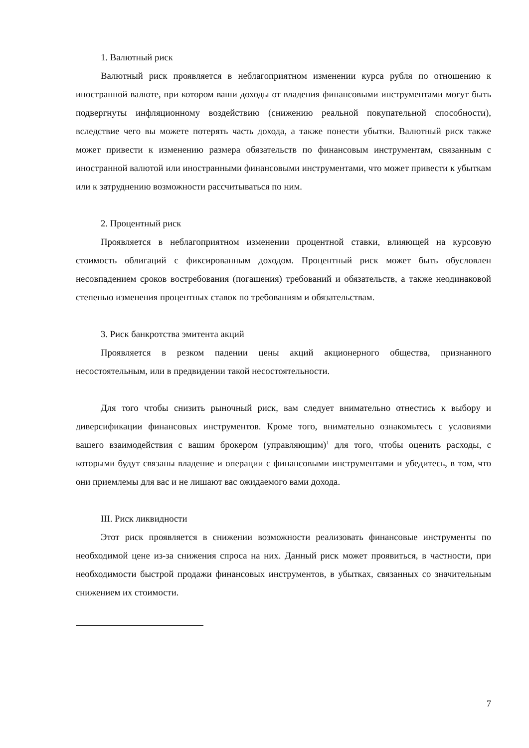1. Валютный риск
Валютный риск проявляется в неблагоприятном изменении курса рубля по отношению к иностранной валюте, при котором ваши доходы от владения финансовыми инструментами могут быть подвергнуты инфляционному воздействию (снижению реальной покупательной способности), вследствие чего вы можете потерять часть дохода, а также понести убытки. Валютный риск также может привести к изменению размера обязательств по финансовым инструментам, связанным с иностранной валютой или иностранными финансовыми инструментами, что может привести к убыткам или к затруднению возможности рассчитываться по ним.
2. Процентный риск
Проявляется в неблагоприятном изменении процентной ставки, влияющей на курсовую стоимость облигаций с фиксированным доходом. Процентный риск может быть обусловлен несовпадением сроков востребования (погашения) требований и обязательств, а также неодинаковой степенью изменения процентных ставок по требованиям и обязательствам.
3. Риск банкротства эмитента акций
Проявляется в резком падении цены акций акционерного общества, признанного несостоятельным, или в предвидении такой несостоятельности.
Для того чтобы снизить рыночный риск, вам следует внимательно отнестись к выбору и диверсификации финансовых инструментов. Кроме того, внимательно ознакомьтесь с условиями вашего взаимодействия с вашим брокером (управляющим)<sup>1</sup> для того, чтобы оценить расходы, с которыми будут связаны владение и операции с финансовыми инструментами и убедитесь, в том, что они приемлемы для вас и не лишают вас ожидаемого вами дохода.
III. Риск ликвидности
Этот риск проявляется в снижении возможности реализовать финансовые инструменты по необходимой цене из-за снижения спроса на них. Данный риск может проявиться, в частности, при необходимости быстрой продажи финансовых инструментов, в убытках, связанных со значительным снижением их стоимости.
7